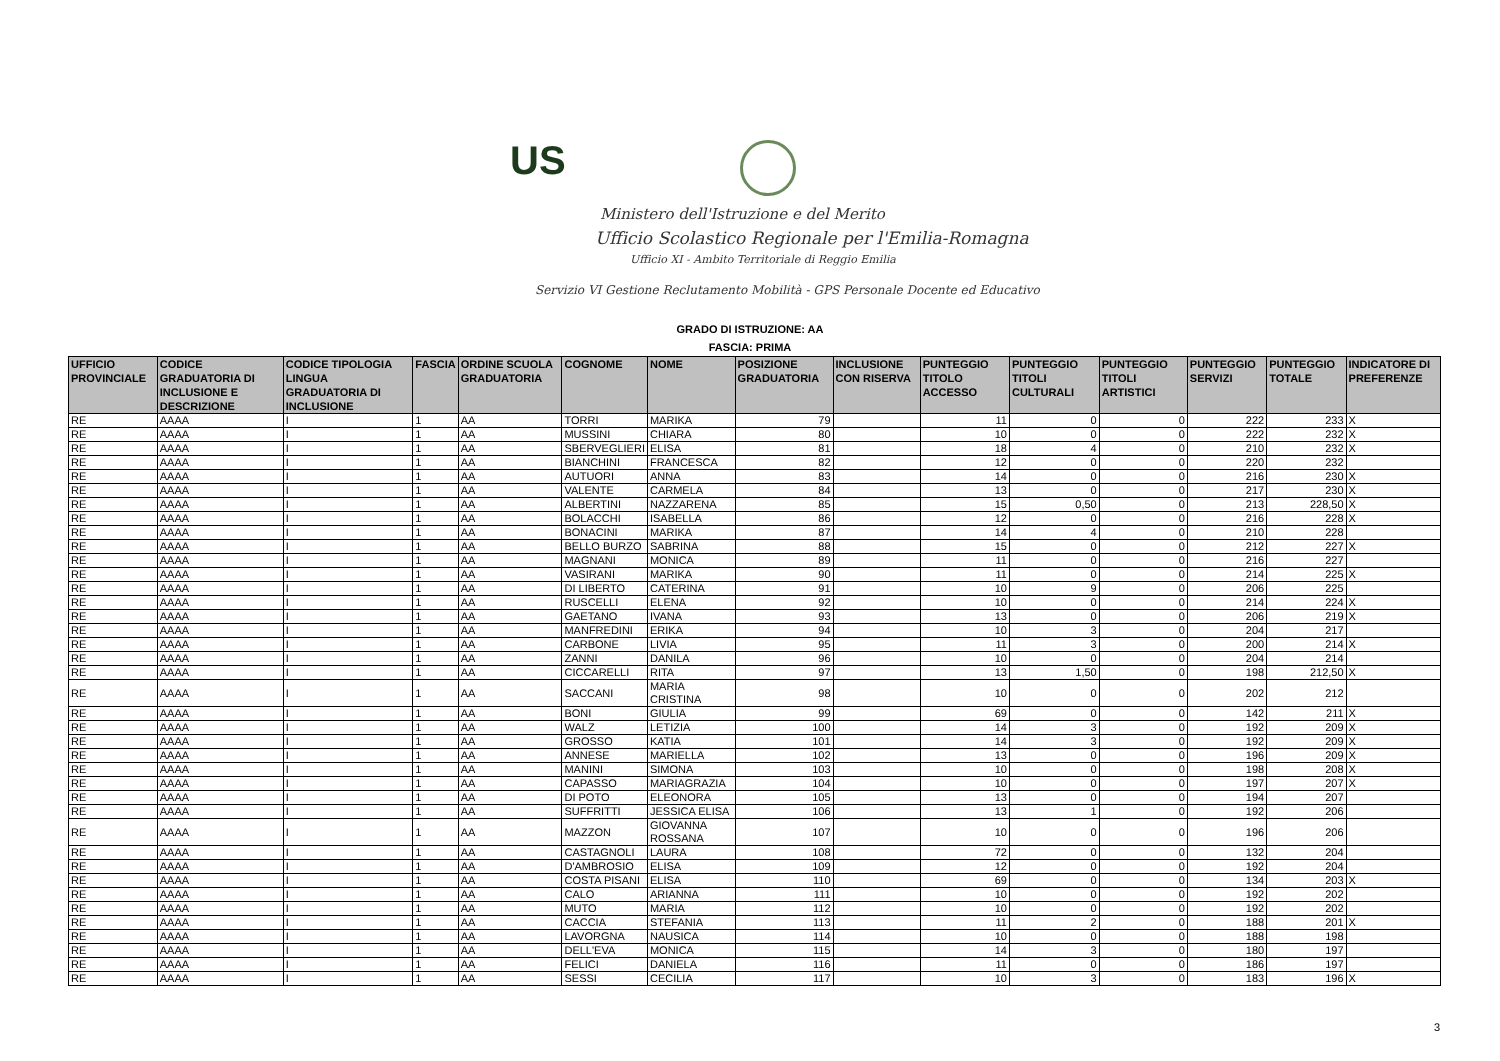US
Ministero dell'Istruzione e del Merito
Ufficio Scolastico Regionale per l'Emilia-Romagna
Ufficio XI - Ambito Territoriale di Reggio Emilia
Servizio VI Gestione Reclutamento Mobilità - GPS Personale Docente ed Educativo
GRADO DI ISTRUZIONE: AA
FASCIA: PRIMA
| UFFICIO PROVINCIALE | CODICE GRADUATORIA DI INCLUSIONE E DESCRIZIONE | CODICE TIPOLOGIA LINGUA GRADUATORIA DI INCLUSIONE | FASCIA | ORDINE SCUOLA GRADUATORIA | COGNOME | NOME | POSIZIONE GRADUATORIA | INCLUSIONE CON RISERVA | PUNTEGGIO TITOLO ACCESSO | PUNTEGGIO TITOLI CULTURALI | PUNTEGGIO TITOLI ARTISTICI | PUNTEGGIO SERVIZI | PUNTEGGIO TOTALE | INDICATORE DI PREFERENZE |
| --- | --- | --- | --- | --- | --- | --- | --- | --- | --- | --- | --- | --- | --- | --- |
| RE | AAAA | I | 1 | AA | TORRI | MARIKA | 79 | | 11 | 0 | 0 | 222 | 233 | X |
| RE | AAAA | I | 1 | AA | MUSSINI | CHIARA | 80 | | 10 | 0 | 0 | 222 | 232 | X |
| RE | AAAA | I | 1 | AA | SBERVEGLIERI | ELISA | 81 | | 18 | 4 | 0 | 210 | 232 | X |
| RE | AAAA | I | 1 | AA | BIANCHINI | FRANCESCA | 82 | | 12 | 0 | 0 | 220 | 232 | |
| RE | AAAA | I | 1 | AA | AUTUORI | ANNA | 83 | | 14 | 0 | 0 | 216 | 230 | X |
| RE | AAAA | I | 1 | AA | VALENTE | CARMELA | 84 | | 13 | 0 | 0 | 217 | 230 | X |
| RE | AAAA | I | 1 | AA | ALBERTINI | NAZZARENA | 85 | | 15 | 0,50 | 0 | 213 | 228,50 | X |
| RE | AAAA | I | 1 | AA | BOLACCHI | ISABELLA | 86 | | 12 | 0 | 0 | 216 | 228 | X |
| RE | AAAA | I | 1 | AA | BONACINI | MARIKA | 87 | | 14 | 4 | 0 | 210 | 228 | |
| RE | AAAA | I | 1 | AA | BELLO BURZO | SABRINA | 88 | | 15 | 0 | 0 | 212 | 227 | X |
| RE | AAAA | I | 1 | AA | MAGNANI | MONICA | 89 | | 11 | 0 | 0 | 216 | 227 | |
| RE | AAAA | I | 1 | AA | VASIRANI | MARIKA | 90 | | 11 | 0 | 0 | 214 | 225 | X |
| RE | AAAA | I | 1 | AA | DI LIBERTO | CATERINA | 91 | | 10 | 9 | 0 | 206 | 225 | |
| RE | AAAA | I | 1 | AA | RUSCELLI | ELENA | 92 | | 10 | 0 | 0 | 214 | 224 | X |
| RE | AAAA | I | 1 | AA | GAETANO | IVANA | 93 | | 13 | 0 | 0 | 206 | 219 | X |
| RE | AAAA | I | 1 | AA | MANFREDINI | ERIKA | 94 | | 10 | 3 | 0 | 204 | 217 | |
| RE | AAAA | I | 1 | AA | CARBONE | LIVIA | 95 | | 11 | 3 | 0 | 200 | 214 | X |
| RE | AAAA | I | 1 | AA | ZANNI | DANILA | 96 | | 10 | 0 | 0 | 204 | 214 | |
| RE | AAAA | I | 1 | AA | CICCARELLI | RITA | 97 | | 13 | 1,50 | 0 | 198 | 212,50 | X |
| RE | AAAA | I | 1 | AA | SACCANI | MARIA CRISTINA | 98 | | 10 | 0 | 0 | 202 | 212 | |
| RE | AAAA | I | 1 | AA | BONI | GIULIA | 99 | | 69 | 0 | 0 | 142 | 211 | X |
| RE | AAAA | I | 1 | AA | WALZ | LETIZIA | 100 | | 14 | 3 | 0 | 192 | 209 | X |
| RE | AAAA | I | 1 | AA | GROSSO | KATIA | 101 | | 14 | 3 | 0 | 192 | 209 | X |
| RE | AAAA | I | 1 | AA | ANNESE | MARIELLA | 102 | | 13 | 0 | 0 | 196 | 209 | X |
| RE | AAAA | I | 1 | AA | MANINI | SIMONA | 103 | | 10 | 0 | 0 | 198 | 208 | X |
| RE | AAAA | I | 1 | AA | CAPASSO | MARIAGRAZIA | 104 | | 10 | 0 | 0 | 197 | 207 | X |
| RE | AAAA | I | 1 | AA | DI POTO | ELEONORA | 105 | | 13 | 0 | 0 | 194 | 207 | |
| RE | AAAA | I | 1 | AA | SUFFRITTI | JESSICA ELISA | 106 | | 13 | 1 | 0 | 192 | 206 | |
| RE | AAAA | I | 1 | AA | MAZZON | GIOVANNA ROSSANA | 107 | | 10 | 0 | 0 | 196 | 206 | |
| RE | AAAA | I | 1 | AA | CASTAGNOLI | LAURA | 108 | | 72 | 0 | 0 | 132 | 204 | |
| RE | AAAA | I | 1 | AA | D'AMBROSIO | ELISA | 109 | | 12 | 0 | 0 | 192 | 204 | |
| RE | AAAA | I | 1 | AA | COSTA PISANI | ELISA | 110 | | 69 | 0 | 0 | 134 | 203 | X |
| RE | AAAA | I | 1 | AA | CALO | ARIANNA | 111 | | 10 | 0 | 0 | 192 | 202 | |
| RE | AAAA | I | 1 | AA | MUTO | MARIA | 112 | | 10 | 0 | 0 | 192 | 202 | |
| RE | AAAA | I | 1 | AA | CACCIA | STEFANIA | 113 | | 11 | 2 | 0 | 188 | 201 | X |
| RE | AAAA | I | 1 | AA | LAVORGNA | NAUSICA | 114 | | 10 | 0 | 0 | 188 | 198 | |
| RE | AAAA | I | 1 | AA | DELL'EVA | MONICA | 115 | | 14 | 3 | 0 | 180 | 197 | |
| RE | AAAA | I | 1 | AA | FELICI | DANIELA | 116 | | 11 | 0 | 0 | 186 | 197 | |
| RE | AAAA | I | 1 | AA | SESSI | CECILIA | 117 | | 10 | 3 | 0 | 183 | 196 | X |
3